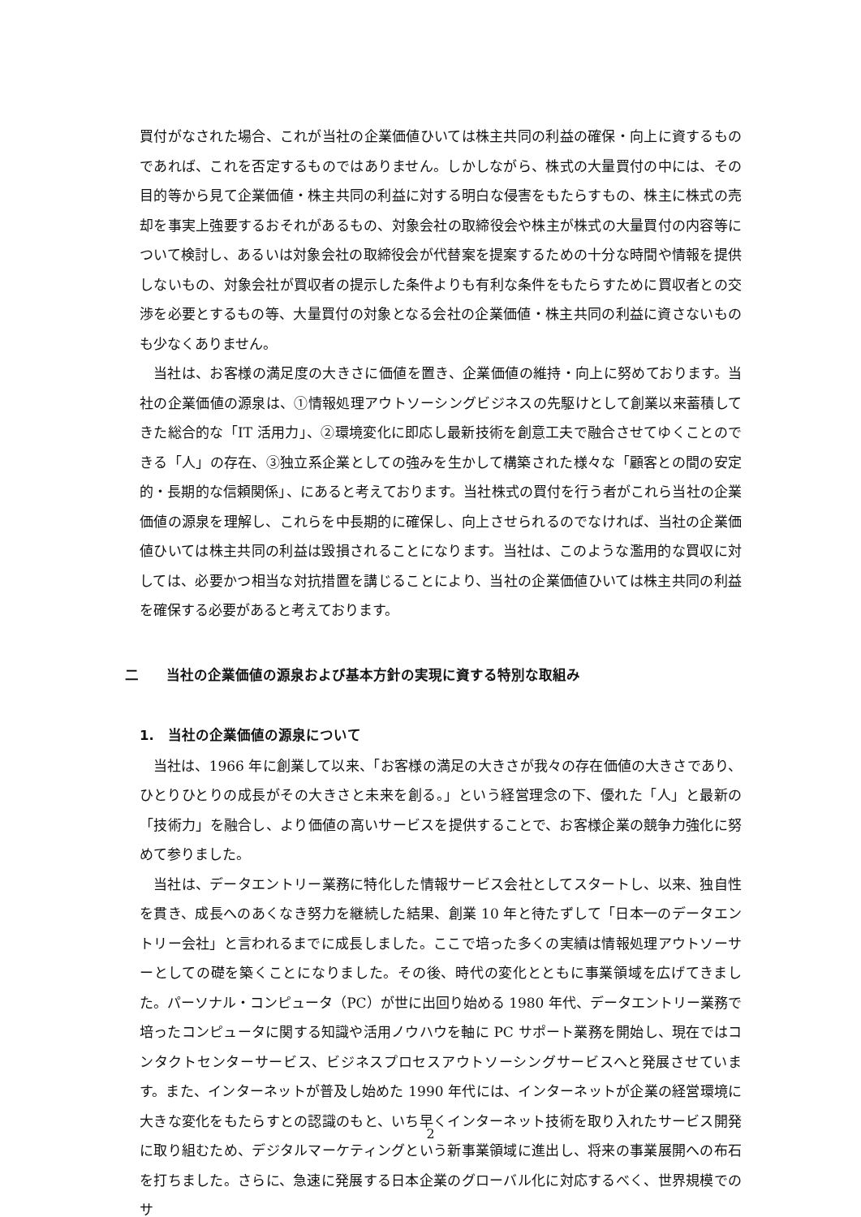買付がなされた場合、これが当社の企業価値ひいては株主共同の利益の確保・向上に資するものであれば、これを否定するものではありません。しかしながら、株式の大量買付の中には、その目的等から見て企業価値・株主共同の利益に対する明白な侵害をもたらすもの、株主に株式の売却を事実上強要するおそれがあるもの、対象会社の取締役会や株主が株式の大量買付の内容等について検討し、あるいは対象会社の取締役会が代替案を提案するための十分な時間や情報を提供しないもの、対象会社が買収者の提示した条件よりも有利な条件をもたらすために買収者との交渉を必要とするもの等、大量買付の対象となる会社の企業価値・株主共同の利益に資さないものも少なくありません。
当社は、お客様の満足度の大きさに価値を置き、企業価値の維持・向上に努めております。当社の企業価値の源泉は、①情報処理アウトソーシングビジネスの先駆けとして創業以来蓄積してきた総合的な「IT 活用力」、②環境変化に即応し最新技術を創意工夫で融合させてゆくことのできる「人」の存在、③独立系企業としての強みを生かして構築された様々な「顧客との間の安定的・長期的な信頼関係」、にあると考えております。当社株式の買付を行う者がこれら当社の企業価値の源泉を理解し、これらを中長期的に確保し、向上させられるのでなければ、当社の企業価値ひいては株主共同の利益は毀損されることになります。当社は、このような濫用的な買収に対しては、必要かつ相当な対抗措置を講じることにより、当社の企業価値ひいては株主共同の利益を確保する必要があると考えております。
二　　当社の企業価値の源泉および基本方針の実現に資する特別な取組み
1.　当社の企業価値の源泉について
当社は、1966 年に創業して以来、「お客様の満足の大きさが我々の存在価値の大きさであり、ひとりひとりの成長がその大きさと未来を創る。」という経営理念の下、優れた「人」と最新の「技術力」を融合し、より価値の高いサービスを提供することで、お客様企業の競争力強化に努めて参りました。
当社は、データエントリー業務に特化した情報サービス会社としてスタートし、以来、独自性を貫き、成長へのあくなき努力を継続した結果、創業 10 年と待たずして「日本一のデータエントリー会社」と言われるまでに成長しました。ここで培った多くの実績は情報処理アウトソーサーとしての礎を築くことになりました。その後、時代の変化とともに事業領域を広げてきました。パーソナル・コンピュータ（PC）が世に出回り始める 1980 年代、データエントリー業務で培ったコンピュータに関する知識や活用ノウハウを軸に PC サポート業務を開始し、現在ではコンタクトセンターサービス、ビジネスプロセスアウトソーシングサービスへと発展させています。また、インターネットが普及し始めた 1990 年代には、インターネットが企業の経営環境に大きな変化をもたらすとの認識のもと、いち早くインターネット技術を取り入れたサービス開発に取り組むため、デジタルマーケティングという新事業領域に進出し、将来の事業展開への布石を打ちました。さらに、急速に発展する日本企業のグローバル化に対応するべく、世界規模でのサ
2